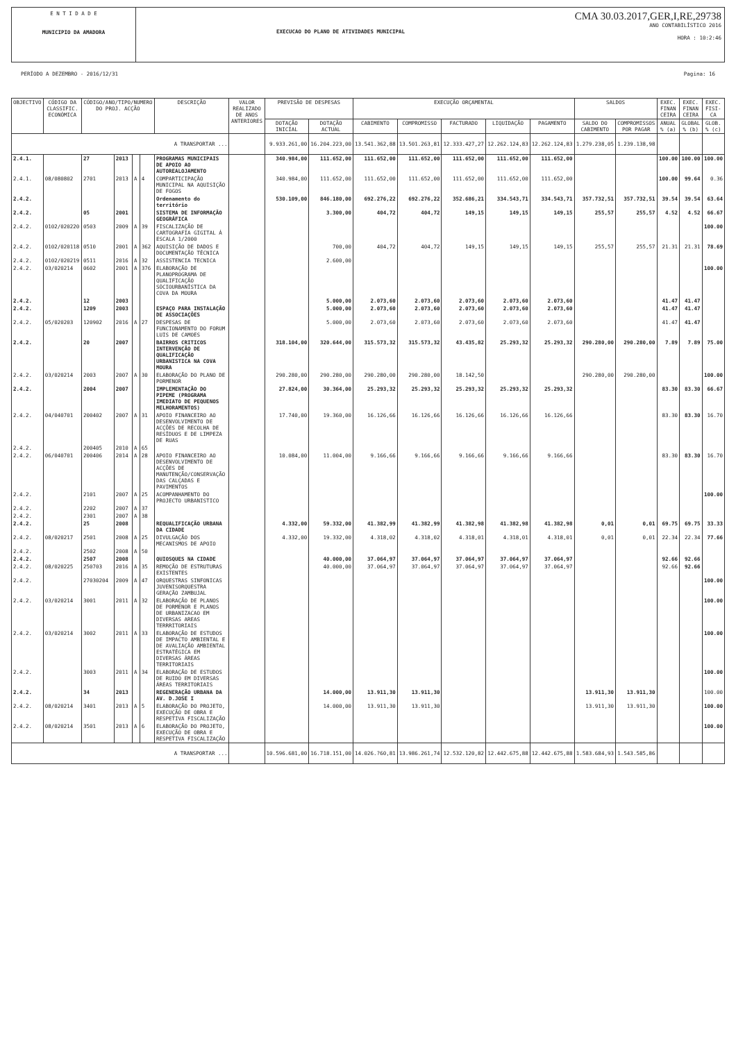E N T I D A D E
MUNICIPIO DA AMADORA
EXECUCAO DO PLANO DE ATIVIDADES MUNICIPAL
CMA 30.03.2017,GER,I,RE,29738
ANO CONTABILÍSTICO 2016
HORA : 10:2:46
PERÍODO A DEZEMBRO - 2016/12/31 Pagina: 16
| OBJECTIVO | CÓDIGO DA CLASSIFIC. ECONÓMICA | CÓDIGO/ANO/TIPO/NUMERO DO PROJ. ACÇÃO | | | | DESCRIÇÃO | VALOR REALIZADO DE ANOS ANTERIORES | PREVISÃO DE DESPESAS | | EXECUÇÃO ORÇAMENTAL | | | | | SALDOS | | EXEC. FINAN CEIRA | EXEC. FINAN CEIRA | EXEC. FISI- CA |
| --- | --- | --- | --- | --- | --- | --- | --- | --- | --- | --- | --- | --- | --- | --- | --- | --- | --- | --- | --- |
| | | | | | | | | DOTAÇÃO INICIAL | DOTAÇÃO ACTUAL | CABIMENTO | COMPROMISSO | FACTURADO | LIQUIDAÇÃO | PAGAMENTO | SALDO DO CABIMENTO | COMPROMISSOS POR PAGAR | ANUAL % (a) | GLOBAL % (b) | GLOB. % (c) |
| A TRANSPORTAR ... | | | | | | | | 9.933.261,00 | 16.204.223,00 | 13.541.362,88 | 13.501.263,81 | 12.333.427,27 | 12.262.124,83 | 12.262.124,83 | 1.279.238,05 | 1.239.138,98 | | | |
| 2.4.1. | | 27 | 2013 | | | PROGRAMAS MUNICIPAIS DE APOIO AO AUTOREALOJAMENTO | | 340.984,00 | 111.652,00 | 111.652,00 | 111.652,00 | 111.652,00 | 111.652,00 | 111.652,00 | | | 100.00 | 100.00 | 100.00 |
| 2.4.1. | 08/080802 | 2701 | 2013 | A | 4 | COMPARTICIPAÇÃO MUNICIPAL NA AQUISIÇÃO DE FOGOS | | 340.984,00 | 111.652,00 | 111.652,00 | 111.652,00 | 111.652,00 | 111.652,00 | 111.652,00 | | | 100.00 | 99.64 | 0.36 |
| 2.4.2. | | | | | | Ordenamento do território | | 530.109,00 | 846.180,00 | 692.276,22 | 692.276,22 | 352.686,21 | 334.543,71 | 334.543,71 | 357.732,51 | 357.732,51 | 39.54 | 39.54 | 63.64 |
| 2.4.2. | | 05 | 2001 | | | SISTEMA DE INFORMAÇÃO GEOGRÁFICA | | | 3.300,00 | 404,72 | 404,72 | 149,15 | 149,15 | 149,15 | 255,57 | 255,57 | 4.52 | 4.52 | 66.67 |
| 2.4.2. | 0102/020220 | 0503 | 2009 | A | 39 | FISCALIZAÇÃO DE CARTOGRAFIA GIGITAL Á ESCALA 1/2000 | | | | | | | | | | | | | 100.00 |
| 2.4.2. | 0102/020118 | 0510 | 2001 | A | 362 | AQUISIÇÃO DE DADOS E DOCUMENTAÇÃO TÉCNICA | | | 700,00 | 404,72 | 404,72 | 149,15 | 149,15 | 149,15 | 255,57 | 255,57 | 21.31 | 21.31 | 78.69 |
| 2.4.2. | 0102/020219 | 0511 | 2016 | A | 32 | ASSISTENCIA TECNICA | | | 2.600,00 | | | | | | | | | | |
| 2.4.2. | 03/020214 | 0602 | 2001 | A | 376 | ELABORAÇÃO DE PLANOPROGRAMA DE QUALIFICAÇÃO SÓCIOURBANÍSTICA DA COVA DA MOURA | | | | | | | | | | | | | 100.00 |
| 2.4.2. | | 12 | 2003 | | | | | | 5.000,00 | 2.073,60 | 2.073,60 | 2.073,60 | 2.073,60 | 2.073,60 | | | 41.47 | 41.47 | |
| 2.4.2. | | 1209 | 2003 | | | ESPAÇO PARA INSTALAÇÃO DE ASSOCIAÇÕES | | | 5.000,00 | 2.073,60 | 2.073,60 | 2.073,60 | 2.073,60 | 2.073,60 | | | 41.47 | 41.47 | |
| 2.4.2. | 05/020203 | 120902 | 2016 | A | 27 | DESPESAS DE FUNCIONAMENTO DO FORUM LUIS DE CAMOES | | | 5.000,00 | 2.073,60 | 2.073,60 | 2.073,60 | 2.073,60 | 2.073,60 | | | 41.47 | 41.47 | |
| 2.4.2. | | 20 | 2007 | | | BAIRROS CRITICOS INTERVENÇÃO DE QUALIFICAÇÃO URBANISTICA NA COVA MOURA | | 318.104,00 | 320.644,00 | 315.573,32 | 315.573,32 | 43.435,82 | 25.293,32 | 25.293,32 | 290.280,00 | 290.280,00 | 7.89 | 7.89 | 75.00 |
| 2.4.2. | 03/020214 | 2003 | 2007 | A | 30 | ELABORAÇÃO DO PLANO DE PORMENOR | | 290.280,00 | 290.280,00 | 290.280,00 | 290.280,00 | 18.142,50 | | | 290.280,00 | 290.280,00 | | | 100.00 |
| 2.4.2. | | 2004 | 2007 | | | IMPLEMENTAÇÃO DO PIPEME (PROGRAMA IMEDIATO DE PEQUENOS MELHORAMENTOS) | | 27.824,00 | 30.364,00 | 25.293,32 | 25.293,32 | 25.293,32 | 25.293,32 | 25.293,32 | | | 83.30 | 83.30 | 66.67 |
| 2.4.2. | 04/040701 | 200402 | 2007 | A | 31 | APOIO FINANCEIRO AO DESENVOLVIMENTO DE ACÇÕES DE RECOLHA DE RESÍDUOS E DE LIMPEZA DE RUAS | | 17.740,00 | 19.360,00 | 16.126,66 | 16.126,66 | 16.126,66 | 16.126,66 | 16.126,66 | | | 83.30 | 83.30 | 16.70 |
| 2.4.2. | | 200405 | 2010 | A | 65 | | | | | | | | | | | | | | |
| 2.4.2. | 06/040701 | 200406 | 2014 | A | 28 | APOIO FINANCEIRO AO DESENVOLVIMENTO DE ACÇÕES DE MANUTENÇÃO/CONSERVAÇÃO DAS CALÇADAS E PAVIMENTOS | | 10.084,00 | 11.004,00 | 9.166,66 | 9.166,66 | 9.166,66 | 9.166,66 | 9.166,66 | | | 83.30 | 83.30 | 16.70 |
| 2.4.2. | | 2101 | 2007 | A | 25 | ACOMPANHAMENTO DO PROJECTO URBANISTICO | | | | | | | | | | | | | 100.00 |
| 2.4.2. | | 2202 | 2007 | A | 37 | | | | | | | | | | | | | | |
| 2.4.2. | | 2301 | 2007 | A | 38 | | | | | | | | | | | | | | |
| 2.4.2. | | 25 | 2008 | | | REQUALIFICAÇÃO URBANA DA CIDADE | | 4.332,00 | 59.332,00 | 41.382,99 | 41.382,99 | 41.382,98 | 41.382,98 | 41.382,98 | 0,01 | 0,01 | 69.75 | 69.75 | 33.33 |
| 2.4.2. | 08/020217 | 2501 | 2008 | A | 25 | DIVULGAÇÃO DOS MECANISMOS DE APOIO | | 4.332,00 | 19.332,00 | 4.318,02 | 4.318,02 | 4.318,01 | 4.318,01 | 4.318,01 | 0,01 | 0,01 | 22.34 | 22.34 | 77.66 |
| 2.4.2. | | 2502 | 2008 | A | 50 | | | | | | | | | | | | | | |
| 2.4.2. | | 2507 | 2008 | | | QUIOSQUES NA CIDADE | | | 40.000,00 | 37.064,97 | 37.064,97 | 37.064,97 | 37.064,97 | 37.064,97 | | | 92.66 | 92.66 | |
| 2.4.2. | 08/020225 | 250703 | 2016 | A | 35 | REMOÇÃO DE ESTRUTURAS EXISTENTES | | | 40.000,00 | 37.064,97 | 37.064,97 | 37.064,97 | 37.064,97 | 37.064,97 | | | 92.66 | 92.66 | |
| 2.4.2. | | 27030204 | 2009 | A | 47 | ORQUESTRAS SINFONICAS JUVENISORQUESTRA GERAÇÃO ZAMBUJAL | | | | | | | | | | | | | 100.00 |
| 2.4.2. | 03/020214 | 3001 | 2011 | A | 32 | ELABORAÇÃO DE PLANOS DE PORMENOR E PLANOS DE URBANIZACAO EM DIVERSAS AREAS TERRRITORIAIS | | | | | | | | | | | | | 100.00 |
| 2.4.2. | 03/020214 | 3002 | 2011 | A | 33 | ELABORAÇÃO DE ESTUDOS DE IMPACTO AMBIENTAL E DE AVALIAÇÃO AMBIENTAL ESTRATÉGICA EM DIVERSAS ÁREAS TERRITORIAIS | | | | | | | | | | | | | 100.00 |
| 2.4.2. | | 3003 | 2011 | A | 34 | ELABORAÇÃO DE ESTUDOS DE RUIDO EM DIVERSAS ÁREAS TERRITORIAIS | | | | | | | | | | | | | 100.00 |
| 2.4.2. | | 34 | 2013 | | | REGENERAÇÃO URBANA DA AV. D.JOSE I | | | 14.000,00 | 13.911,30 | 13.911,30 | | | | 13.911,30 | 13.911,30 | | | 100.00 |
| 2.4.2. | 08/020214 | 3401 | 2013 | A | 5 | ELABORAÇÃO DO PROJETO, EXECUÇÃO DE OBRA E RESPETIVA FISCALIZAÇÃO | | | 14.000,00 | 13.911,30 | 13.911,30 | | | | 13.911,30 | 13.911,30 | | | 100.00 |
| 2.4.2. | 08/020214 | 3501 | 2013 | A | 6 | ELABORAÇÃO DO PROJETO, EXECUÇÃO DE OBRA E RESPETIVA FISCALIZAÇÃO | | | | | | | | | | | | | 100.00 |
| A TRANSPORTAR ... | | | | | | | | 10.596.681,00 | 16.718.151,00 | 14.026.?60,81 | 13.986.261,74 | 12.532.120,82 | 12.442.675,88 | 12.442.675,88 | 1.583.684,93 | 1.543.585,86 | | | |